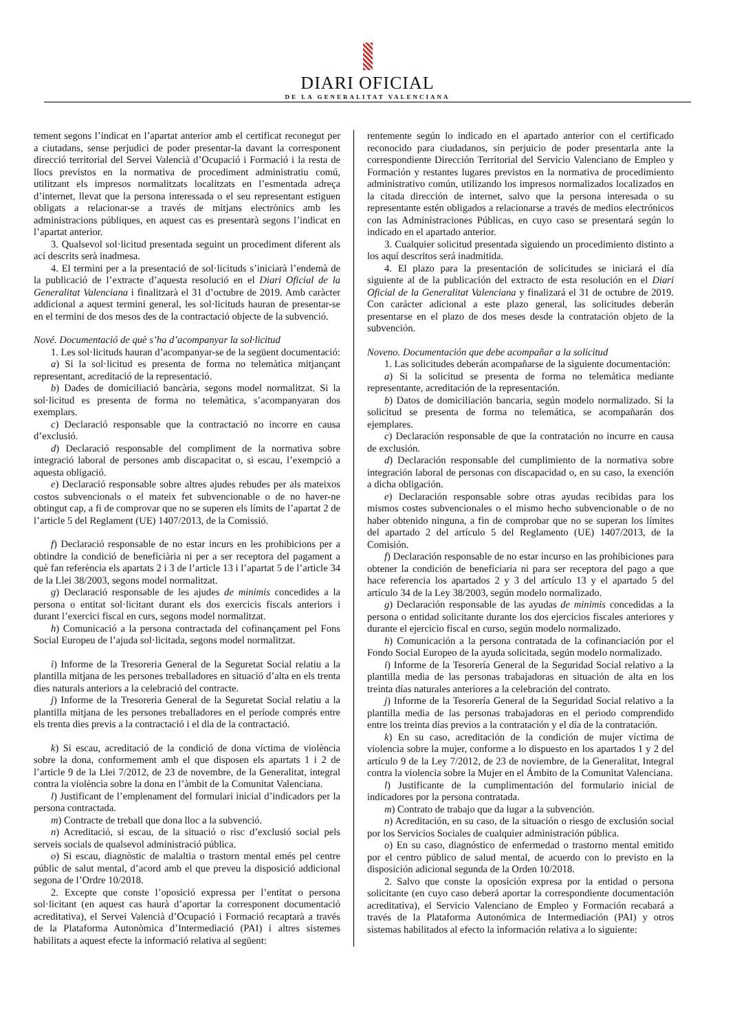DIARI OFICIAL
DE LA GENERALITAT VALENCIANA
tement segons l’indicat en l’apartat anterior amb el certificat reconegut per a ciutadans, sense perjudici de poder presentar-la davant la corresponent direcció territorial del Servei Valencià d’Ocupació i Formació i la resta de llocs previstos en la normativa de procediment administratiu comú, utilitzant els impresos normalitzats localitzats en l’esmentada adreça d’internet, llevat que la persona interessada o el seu representant estiguen obligats a relacionar-se a través de mitjans electrònics amb les administracions públiques, en aquest cas es presentarà segons l’indicat en l’apartat anterior.
3. Qualsevol sol·licitud presentada seguint un procediment diferent als ací descrits serà inadmesa.
4. El termini per a la presentació de sol·licituds s’iniciarà l’endemà de la publicació de l’extracte d’aquesta resolució en el Diari Oficial de la Generalitat Valenciana i finalitzarà el 31 d’octubre de 2019. Amb caràcter addicional a aquest termini general, les sol·licituds hauran de presentar-se en el termini de dos mesos des de la contractació objecte de la subvenció.
Nové. Documentació de què s’ha d’acompanyar la sol·licitud
1. Les sol·licituds hauran d’acompanyar-se de la següent documentació:
a) Si la sol·licitud es presenta de forma no telemàtica mitjançant representant, acreditació de la representació.
b) Dades de domiciliació bancària, segons model normalitzat. Si la sol·licitud es presenta de forma no telemàtica, s’acompanyaran dos exemplars.
c) Declaració responsable que la contractació no incorre en causa d’exclusió.
d) Declaració responsable del compliment de la normativa sobre integració laboral de persones amb discapacitat o, si escau, l’exempció a aquesta obligació.
e) Declaració responsable sobre altres ajudes rebudes per als mateixos costos subvencionals o el mateix fet subvencionable o de no haver-ne obtingut cap, a fi de comprovar que no se superen els límits de l’apartat 2 de l’article 5 del Reglament (UE) 1407/2013, de la Comissió.
f) Declaració responsable de no estar incurs en les prohibicions per a obtindre la condició de beneficiària ni per a ser receptora del pagament a què fan referència els apartats 2 i 3 de l’article 13 i l’apartat 5 de l’article 34 de la Llei 38/2003, segons model normalitzat.
g) Declaració responsable de les ajudes de minimis concedides a la persona o entitat sol·licitant durant els dos exercicis fiscals anteriors i durant l’exercici fiscal en curs, segons model normalitzat.
h) Comunicació a la persona contractada del cofinançament pel Fons Social Europeu de l’ajuda sol·licitada, segons model normalitzat.
i) Informe de la Tresoreria General de la Seguretat Social relatiu a la plantilla mitjana de les persones treballadores en situació d’alta en els trenta dies naturals anteriors a la celebració del contracte.
j) Informe de la Tresoreria General de la Seguretat Social relatiu a la plantilla mitjana de les persones treballadores en el període comprés entre els trenta dies previs a la contractació i el dia de la contractació.
k) Si escau, acreditació de la condició de dona víctima de violència sobre la dona, conformement amb el que disposen els apartats 1 i 2 de l’article 9 de la Llei 7/2012, de 23 de novembre, de la Generalitat, integral contra la violència sobre la dona en l’àmbit de la Comunitat Valenciana.
l) Justificant de l’emplenament del formulari inicial d’indicadors per la persona contractada.
m) Contracte de treball que dona lloc a la subvenció.
n) Acreditació, si escau, de la situació o risc d’exclusió social pels serveis socials de qualsevol administració pública.
o) Si escau, diagnòstic de malaltia o trastorn mental emés pel centre públic de salut mental, d’acord amb el que preveu la disposició addicional segona de l’Ordre 10/2018.
2. Excepte que conste l’oposició expressa per l’entitat o persona sol·licitant (en aquest cas haurà d’aportar la corresponent documentació acreditativa), el Servei Valencià d’Ocupació i Formació recaptarà a través de la Plataforma Autonòmica d’Intermediació (PAI) i altres sistemes habilitats a aquest efecte la informació relativa al següent:
rentemente según lo indicado en el apartado anterior con el certificado reconocido para ciudadanos, sin perjuicio de poder presentarla ante la correspondiente Dirección Territorial del Servicio Valenciano de Empleo y Formación y restantes lugares previstos en la normativa de procedimiento administrativo común, utilizando los impresos normalizados localizados en la citada dirección de internet, salvo que la persona interesada o su representante estén obligados a relacionarse a través de medios electrónicos con las Administraciones Públicas, en cuyo caso se presentará según lo indicado en el apartado anterior.
3. Cualquier solicitud presentada siguiendo un procedimiento distinto a los aquí descritos será inadmitida.
4. El plazo para la presentación de solicitudes se iniciará el día siguiente al de la publicación del extracto de esta resolución en el Diari Oficial de la Generalitat Valenciana y finalizará el 31 de octubre de 2019. Con carácter adicional a este plazo general, las solicitudes deberán presentarse en el plazo de dos meses desde la contratación objeto de la subvención.
Noveno. Documentación que debe acompañar a la solicitud
1. Las solicitudes deberán acompañarse de la siguiente documentación:
a) Si la solicitud se presenta de forma no telemática mediante representante, acreditación de la representación.
b) Datos de domiciliación bancaria, según modelo normalizado. Si la solicitud se presenta de forma no telemática, se acompañarán dos ejemplares.
c) Declaración responsable de que la contratación no incurre en causa de exclusión.
d) Declaración responsable del cumplimiento de la normativa sobre integración laboral de personas con discapacidad o, en su caso, la exención a dicha obligación.
e) Declaración responsable sobre otras ayudas recibidas para los mismos costes subvencionales o el mismo hecho subvencionable o de no haber obtenido ninguna, a fin de comprobar que no se superan los límites del apartado 2 del artículo 5 del Reglamento (UE) 1407/2013, de la Comisión.
f) Declaración responsable de no estar incurso en las prohibiciones para obtener la condición de beneficiaria ni para ser receptora del pago a que hace referencia los apartados 2 y 3 del artículo 13 y el apartado 5 del artículo 34 de la Ley 38/2003, según modelo normalizado.
g) Declaración responsable de las ayudas de minimis concedidas a la persona o entidad solicitante durante los dos ejercicios fiscales anteriores y durante el ejercicio fiscal en curso, según modelo normalizado.
h) Comunicación a la persona contratada de la cofinanciación por el Fondo Social Europeo de la ayuda solicitada, según modelo normalizado.
i) Informe de la Tesorería General de la Seguridad Social relativo a la plantilla media de las personas trabajadoras en situación de alta en los treinta días naturales anteriores a la celebración del contrato.
j) Informe de la Tesorería General de la Seguridad Social relativo a la plantilla media de las personas trabajadoras en el periodo comprendido entre los treinta días previos a la contratación y el día de la contratación.
k) En su caso, acreditación de la condición de mujer víctima de violencia sobre la mujer, conforme a lo dispuesto en los apartados 1 y 2 del artículo 9 de la Ley 7/2012, de 23 de noviembre, de la Generalitat, Integral contra la violencia sobre la Mujer en el Ámbito de la Comunitat Valenciana.
l) Justificante de la cumplimentación del formulario inicial de indicadores por la persona contratada.
m) Contrato de trabajo que da lugar a la subvención.
n) Acreditación, en su caso, de la situación o riesgo de exclusión social por los Servicios Sociales de cualquier administración pública.
o) En su caso, diagnóstico de enfermedad o trastorno mental emitido por el centro público de salud mental, de acuerdo con lo previsto en la disposición adicional segunda de la Orden 10/2018.
2. Salvo que conste la oposición expresa por la entidad o persona solicitante (en cuyo caso deberá aportar la correspondiente documentación acreditativa), el Servicio Valenciano de Empleo y Formación recabará a través de la Plataforma Autonómica de Intermediación (PAI) y otros sistemas habilitados al efecto la información relativa a lo siguiente: